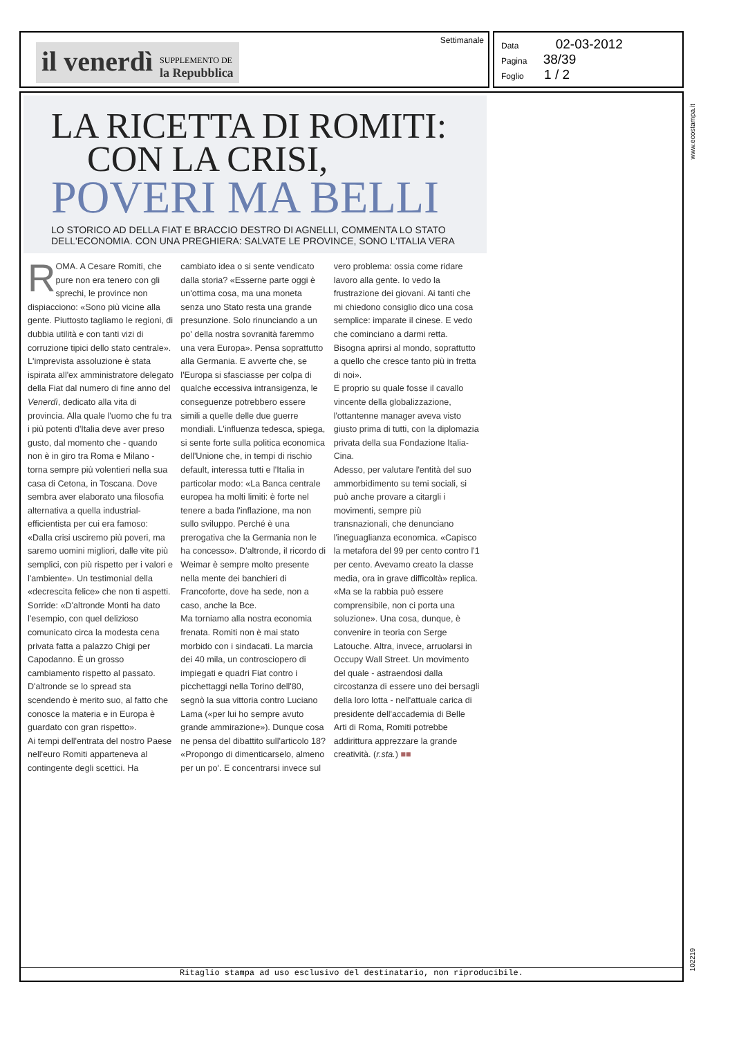il venerdì SUPPLEMENTO DE
la Repubblica
Settimanale
Data 02-03-2012
Pagina 38/39
Foglio 1 / 2
www.ecostampa.it
LA RICETTA DI ROMITI:
CON LA CRISI,
POVERI MA BELLI
LO STORICO AD DELLA FIAT E BRACCIO DESTRO DI AGNELLI, COMMENTA LO STATO DELL'ECONOMIA. CON UNA PREGHIERA: SALVATE LE PROVINCE, SONO L'ITALIA VERA
ROMA. A Cesare Romiti, che pure non era tenero con gli sprechi, le province non dispiacciono: «Sono più vicine alla gente. Piuttosto tagliamo le regioni, di dubbia utilità e con tanti vizi di corruzione tipici dello stato centrale». L'imprevista assoluzione è stata ispirata all'ex amministratore delegato della Fiat dal numero di fine anno del Venerdì, dedicato alla vita di provincia. Alla quale l'uomo che fu tra i più potenti d'Italia deve aver preso gusto, dal momento che - quando non è in giro tra Roma e Milano - torna sempre più volentieri nella sua casa di Cetona, in Toscana. Dove sembra aver elaborato una filosofia alternativa a quella industrial-efficientista per cui era famoso: «Dalla crisi usciremo più poveri, ma saremo uomini migliori, dalle vite più semplici, con più rispetto per i valori e l'ambiente». Un testimonial della «decrescita felice» che non ti aspetti. Sorride: «D'altronde Monti ha dato l'esempio, con quel delizioso comunicato circa la modesta cena privata fatta a palazzo Chigi per Capodanno. È un grosso cambiamento rispetto al passato. D'altronde se lo spread sta scendendo è merito suo, al fatto che conosce la materia e in Europa è guardato con gran rispetto».
Ai tempi dell'entrata del nostro Paese nell'euro Romiti apparteneva al contingente degli scettici. Ha cambiato idea o si sente vendicato dalla storia? «Esserne parte oggi è un'ottima cosa, ma una moneta senza uno Stato resta una grande presunzione. Solo rinunciando a un po' della nostra sovranità faremmo una vera Europa». Pensa soprattutto alla Germania. E avverte che, se l'Europa si sfasciasse per colpa di qualche eccessiva intransigenza, le conseguenze potrebbero essere simili a quelle delle due guerre mondiali. L'influenza tedesca, spiega, si sente forte sulla politica economica dell'Unione che, in tempi di rischio default, interessa tutti e l'Italia in particolar modo: «La Banca centrale europea ha molti limiti: è forte nel tenere a bada l'inflazione, ma non sullo sviluppo. Perché è una prerogativa che la Germania non le ha concesso». D'altronde, il ricordo di Weimar è sempre molto presente nella mente dei banchieri di Francoforte, dove ha sede, non a caso, anche la Bce.
Ma torniamo alla nostra economia frenata. Romiti non è mai stato morbido con i sindacati. La marcia dei 40 mila, un controsciopero di impiegati e quadri Fiat contro i picchettaggi nella Torino dell'80, segnò la sua vittoria contro Luciano Lama («per lui ho sempre avuto grande ammirazione»). Dunque cosa ne pensa del dibattito sull'articolo 18? «Propongo di dimenticarselo, almeno per un po'. E concentrarsi invece sul vero problema: ossia come ridare lavoro alla gente. Io vedo la frustrazione dei giovani. Ai tanti che mi chiedono consiglio dico una cosa semplice: imparate il cinese. E vedo che cominciano a darmi retta. Bisogna aprirsi al mondo, soprattutto a quello che cresce tanto più in fretta di noi».
E proprio su quale fosse il cavallo vincente della globalizzazione, l'ottantenne manager aveva visto giusto prima di tutti, con la diplomazia privata della sua Fondazione Italia-Cina.
Adesso, per valutare l'entità del suo ammorbidimento su temi sociali, si può anche provare a citargli i movimenti, sempre più transnazionali, che denunciano l'ineguaglianza economica. «Capisco la metafora del 99 per cento contro l'1 per cento. Avevamo creato la classe media, ora in grave difficoltà» replica. «Ma se la rabbia può essere comprensibile, non ci porta una soluzione». Una cosa, dunque, è convenire in teoria con Serge Latouche. Altra, invece, arruolarsi in Occupy Wall Street. Un movimento del quale - astraendosi dalla circostanza di essere uno dei bersagli della loro lotta - nell'attuale carica di presidente dell'accademia di Belle Arti di Roma, Romiti potrebbe addirittura apprezzare la grande creatività. (r.sta.) ■■
Ritaglio stampa ad uso esclusivo del destinatario, non riproducibile.
102219